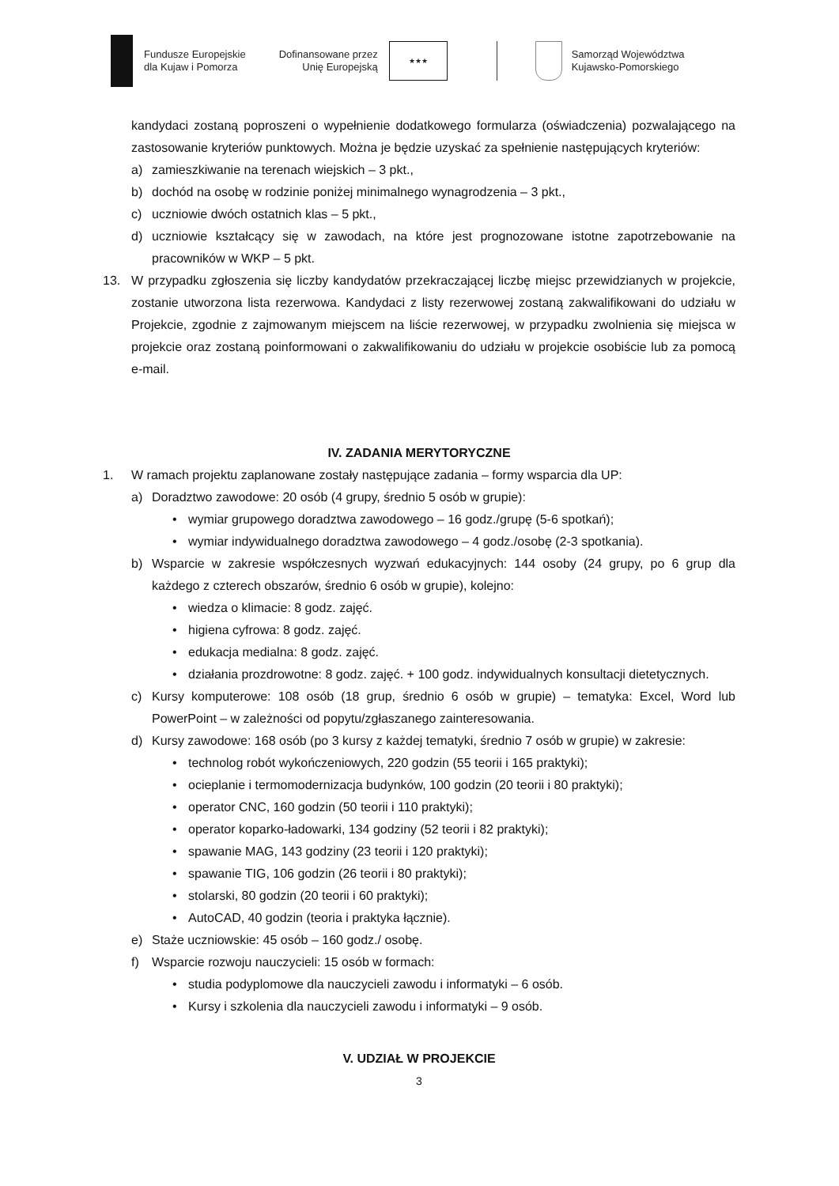Fundusze Europejskie
dla Kujaw i Pomorza
Dofinansowane przez
Unię Europejską
★★★
Samorząd Województwa
Kujawsko-Pomorskiego
kandydaci zostaną poproszeni o wypełnienie dodatkowego formularza (oświadczenia) pozwalającego na zastosowanie kryteriów punktowych. Można je będzie uzyskać za spełnienie następujących kryteriów:
a) zamieszkiwanie na terenach wiejskich – 3 pkt.,
b) dochód na osobę w rodzinie poniżej minimalnego wynagrodzenia – 3 pkt.,
c) uczniowie dwóch ostatnich klas – 5 pkt.,
d) uczniowie kształcący się w zawodach, na które jest prognozowane istotne zapotrzebowanie na pracowników w WKP – 5 pkt.
13. W przypadku zgłoszenia się liczby kandydatów przekraczającej liczbę miejsc przewidzianych w projekcie, zostanie utworzona lista rezerwowa. Kandydaci z listy rezerwowej zostaną zakwalifikowani do udziału w Projekcie, zgodnie z zajmowanym miejscem na liście rezerwowej, w przypadku zwolnienia się miejsca w projekcie oraz zostaną poinformowani o zakwalifikowaniu do udziału w projekcie osobiście lub za pomocą e-mail.
IV. ZADANIA MERYTORYCZNE
1. W ramach projektu zaplanowane zostały następujące zadania – formy wsparcia dla UP:
a) Doradztwo zawodowe: 20 osób (4 grupy, średnio 5 osób w grupie):
• wymiar grupowego doradztwa zawodowego – 16 godz./grupę (5-6 spotkań);
• wymiar indywidualnego doradztwa zawodowego – 4 godz./osobę (2-3 spotkania).
b) Wsparcie w zakresie współczesnych wyzwań edukacyjnych: 144 osoby (24 grupy, po 6 grup dla każdego z czterech obszarów, średnio 6 osób w grupie), kolejno:
• wiedza o klimacie: 8 godz. zajęć.
• higiena cyfrowa: 8 godz. zajęć.
• edukacja medialna: 8 godz. zajęć.
• działania prozdrowotne: 8 godz. zajęć. + 100 godz. indywidualnych konsultacji dietetycznych.
c) Kursy komputerowe: 108 osób (18 grup, średnio 6 osób w grupie) – tematyka: Excel, Word lub PowerPoint – w zależności od popytu/zgłaszanego zainteresowania.
d) Kursy zawodowe: 168 osób (po 3 kursy z każdej tematyki, średnio 7 osób w grupie) w zakresie:
• technolog robót wykończeniowych, 220 godzin (55 teorii i 165 praktyki);
• ocieplanie i termomodernizacja budynków, 100 godzin (20 teorii i 80 praktyki);
• operator CNC, 160 godzin (50 teorii i 110 praktyki);
• operator koparko-ładowarki, 134 godziny (52 teorii i 82 praktyki);
• spawanie MAG, 143 godziny (23 teorii i 120 praktyki);
• spawanie TIG, 106 godzin (26 teorii i 80 praktyki);
• stolarski, 80 godzin (20 teorii i 60 praktyki);
• AutoCAD, 40 godzin (teoria i praktyka łącznie).
e) Staże uczniowskie: 45 osób – 160 godz./ osobę.
f) Wsparcie rozwoju nauczycieli: 15 osób w formach:
• studia podyplomowe dla nauczycieli zawodu i informatyki – 6 osób.
• Kursy i szkolenia dla nauczycieli zawodu i informatyki – 9 osób.
V. UDZIAŁ W PROJEKCIE
3